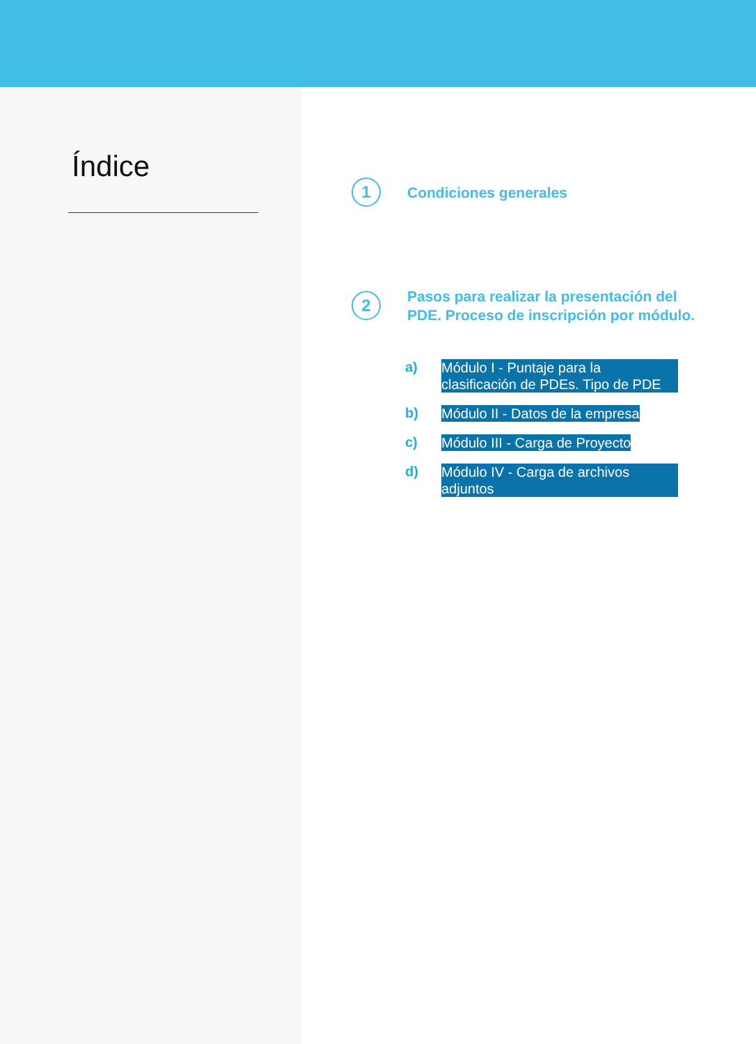Índice
1
Condiciones generales
2
Pasos para realizar la presentación del
PDE. Proceso de inscripción por módulo.
a)
Módulo I - Puntaje para la clasificación de PDEs. Tipo de PDE
b)
Módulo II - Datos de la empresa
c)
Módulo III - Carga de Proyecto
d)
Módulo IV - Carga de archivos adjuntos